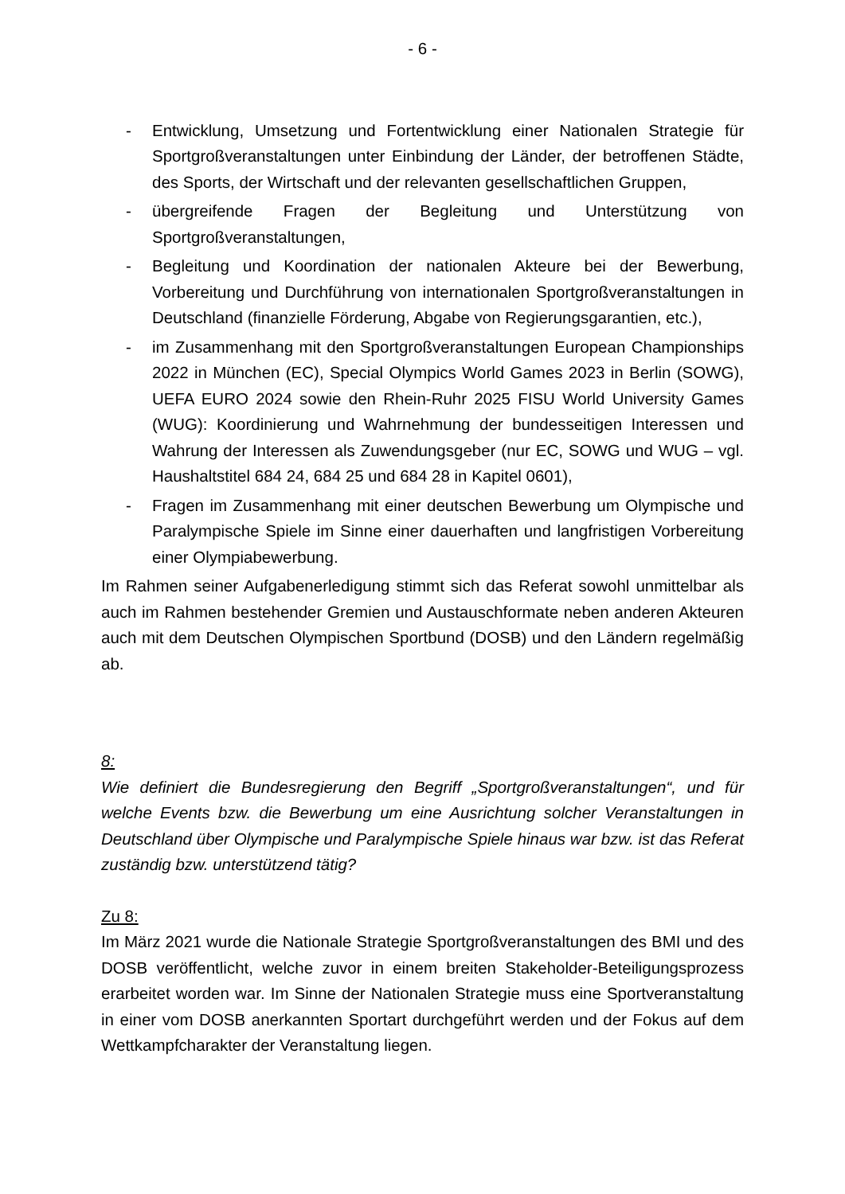- 6 -
- Entwicklung, Umsetzung und Fortentwicklung einer Nationalen Strategie für Sportgroßveranstaltungen unter Einbindung der Länder, der betroffenen Städte, des Sports, der Wirtschaft und der relevanten gesellschaftlichen Gruppen,
- übergreifende Fragen der Begleitung und Unterstützung von Sportgroßveranstaltungen,
- Begleitung und Koordination der nationalen Akteure bei der Bewerbung, Vorbereitung und Durchführung von internationalen Sportgroßveranstaltungen in Deutschland (finanzielle Förderung, Abgabe von Regierungsgarantien, etc.),
- im Zusammenhang mit den Sportgroßveranstaltungen European Championships 2022 in München (EC), Special Olympics World Games 2023 in Berlin (SOWG), UEFA EURO 2024 sowie den Rhein-Ruhr 2025 FISU World University Games (WUG): Koordinierung und Wahrnehmung der bundesseitigen Interessen und Wahrung der Interessen als Zuwendungsgeber (nur EC, SOWG und WUG – vgl. Haushaltstitel 684 24, 684 25 und 684 28 in Kapitel 0601),
- Fragen im Zusammenhang mit einer deutschen Bewerbung um Olympische und Paralympische Spiele im Sinne einer dauerhaften und langfristigen Vorbereitung einer Olympiabewerbung.
Im Rahmen seiner Aufgabenerledigung stimmt sich das Referat sowohl unmittelbar als auch im Rahmen bestehender Gremien und Austauschformate neben anderen Akteuren auch mit dem Deutschen Olympischen Sportbund (DOSB) und den Ländern regelmäßig ab.
8:
Wie definiert die Bundesregierung den Begriff „Sportgroßveranstaltungen“, und für welche Events bzw. die Bewerbung um eine Ausrichtung solcher Veranstaltungen in Deutschland über Olympische und Paralympische Spiele hinaus war bzw. ist das Referat zuständig bzw. unterstützend tätig?
Zu 8:
Im März 2021 wurde die Nationale Strategie Sportgroßveranstaltungen des BMI und des DOSB veröffentlicht, welche zuvor in einem breiten Stakeholder-Beteiligungsprozess erarbeitet worden war. Im Sinne der Nationalen Strategie muss eine Sportveranstaltung in einer vom DOSB anerkannten Sportart durchgeführt werden und der Fokus auf dem Wettkampfcharakter der Veranstaltung liegen.